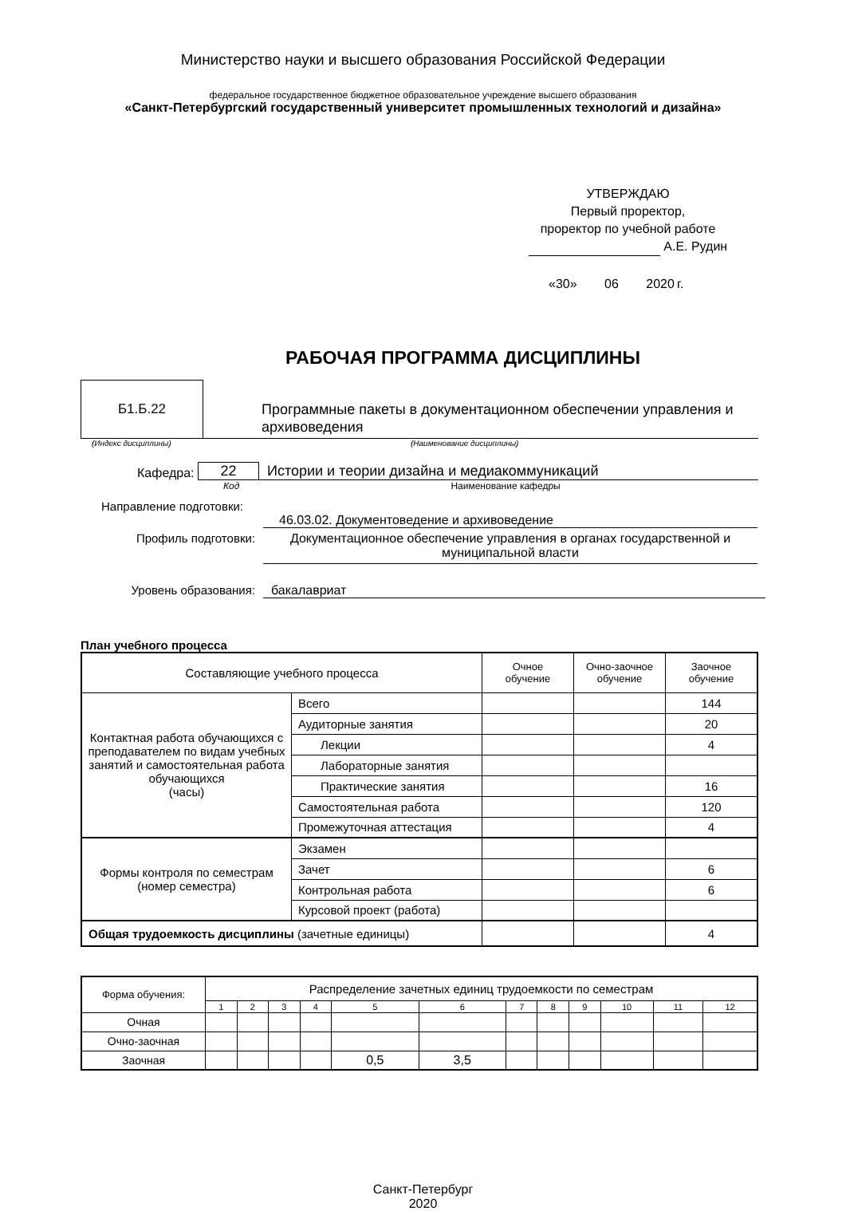Министерство науки и высшего образования Российской Федерации
федеральное государственное бюджетное образовательное учреждение высшего образования
«Санкт-Петербургский государственный университет промышленных технологий и дизайна»
УТВЕРЖДАЮ
Первый проректор,
проректор по учебной работе
А.Е. Рудин
«30» 06 2020 г.
РАБОЧАЯ ПРОГРАММА ДИСЦИПЛИНЫ
Б1.Б.22
Программные пакеты в документационном обеспечении управления и архивоведения
(Индекс дисциплины) (Наименование дисциплины)
Кафедра: 22 Истории и теории дизайна и медиакоммуникаций
Код Наименование кафедры
Направление подготовки:
46.03.02. Документоведение и архивоведение
Профиль подготовки: Документационное обеспечение управления в органах государственной и муниципальной власти
Уровень образования: бакалавриат
План учебного процесса
| Составляющие учебного процесса | | Очное обучение | Очно-заочное обучение | Заочное обучение |
| Контактная работа обучающихся с преподавателем по видам учебных занятий и самостоятельная работа обучающихся (часы) | Всего | | | 144 |
| | Аудиторные занятия | | | 20 |
| | Лекции | | | 4 |
| | Лабораторные занятия | | | |
| | Практические занятия | | | 16 |
| | Самостоятельная работа | | | 120 |
| | Промежуточная аттестация | | | 4 |
| Формы контроля по семестрам (номер семестра) | Экзамен | | | |
| | Зачет | | | 6 |
| | Контрольная работа | | | 6 |
| | Курсовой проект (работа) | | | |
| Общая трудоемкость дисциплины (зачетные единицы) | | | | 4 |
| Форма обучения: | Распределение зачетных единиц трудоемкости по семестрам | | | | | | | | | | | |
| | 1 | 2 | 3 | 4 | 5 | 6 | 7 | 8 | 9 | 10 | 11 | 12 |
| Очная | | | | | | | | | | | | |
| Очно-заочная | | | | | | | | | | | | |
| Заочная | | | | | 0,5 | 3,5 | | | | | | |
Санкт-Петербург
2020